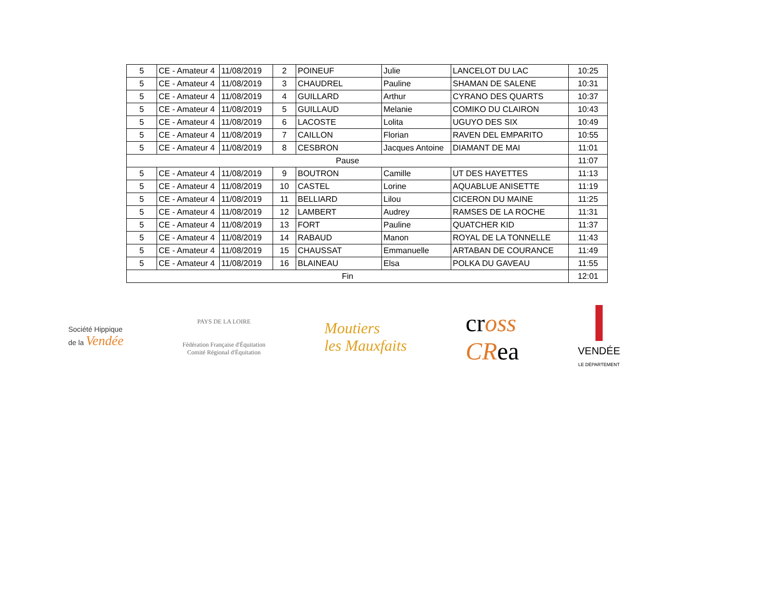| 5 | CE - Amateur 4 | 11/08/2019 | 2 | POINEUF | Julie | LANCELOT DU LAC | 10:25 |
| 5 | CE - Amateur 4 | 11/08/2019 | 3 | CHAUDREL | Pauline | SHAMAN DE SALENE | 10:31 |
| 5 | CE - Amateur 4 | 11/08/2019 | 4 | GUILLARD | Arthur | CYRANO DES QUARTS | 10:37 |
| 5 | CE - Amateur 4 | 11/08/2019 | 5 | GUILLAUD | Melanie | COMIKO DU CLAIRON | 10:43 |
| 5 | CE - Amateur 4 | 11/08/2019 | 6 | LACOSTE | Lolita | UGUYO DES SIX | 10:49 |
| 5 | CE - Amateur 4 | 11/08/2019 | 7 | CAILLON | Florian | RAVEN DEL EMPARITO | 10:55 |
| 5 | CE - Amateur 4 | 11/08/2019 | 8 | CESBRON | Jacques Antoine | DIAMANT DE MAI | 11:01 |
| Pause | | | | | | | 11:07 |
| 5 | CE - Amateur 4 | 11/08/2019 | 9 | BOUTRON | Camille | UT DES HAYETTES | 11:13 |
| 5 | CE - Amateur 4 | 11/08/2019 | 10 | CASTEL | Lorine | AQUABLUE ANISETTE | 11:19 |
| 5 | CE - Amateur 4 | 11/08/2019 | 11 | BELLIARD | Lilou | CICERON DU MAINE | 11:25 |
| 5 | CE - Amateur 4 | 11/08/2019 | 12 | LAMBERT | Audrey | RAMSES DE LA ROCHE | 11:31 |
| 5 | CE - Amateur 4 | 11/08/2019 | 13 | FORT | Pauline | QUATCHER KID | 11:37 |
| 5 | CE - Amateur 4 | 11/08/2019 | 14 | RABAUD | Manon | ROYAL DE LA TONNELLE | 11:43 |
| 5 | CE - Amateur 4 | 11/08/2019 | 15 | CHAUSSAT | Emmanuelle | ARTABAN DE COURANCE | 11:49 |
| 5 | CE - Amateur 4 | 11/08/2019 | 16 | BLAINEAU | Elsa | POLKA DU GAVEAU | 11:55 |
| Fin | | | | | | | 12:01 |
Société Hippique
de la Vendée
PAYS DE LA LOIRE
Fédération Française d'Équitation
Comité Régional d'Équitation
Moutiers
les Mauxfaits
cross
CRea
VENDÉE
LE DÉPARTEMENT